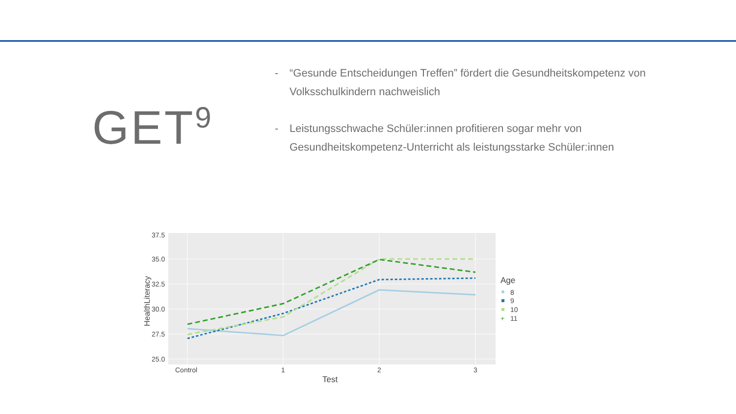GET<sup>9</sup>
- “Gesunde Entscheidungen Treffen” fördert die Gesundheitskompetenz von Volksschulkindern nachweislich
- Leistungsschwache Schüler:innen profitieren sogar mehr von Gesundheitskompetenz-Unterricht als leistungsstarke Schüler:innen
37.5
35.0
32.5
30.0
27.5
25.0
Control
1
2
3
Test
HealthLiteracy
Age
8
9
10
+
11